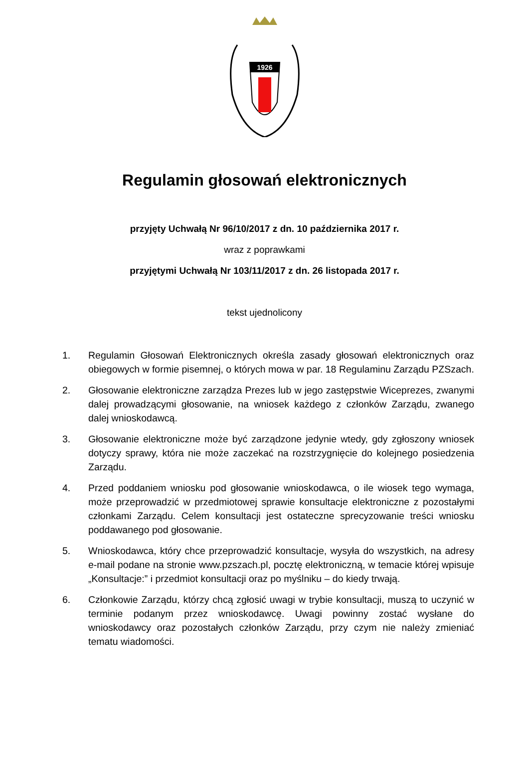1926
Regulamin głosowań elektronicznych
przyjęty Uchwałą Nr 96/10/2017 z dn. 10 października 2017 r.
wraz z poprawkami
przyjętymi Uchwałą Nr 103/11/2017 z dn. 26 listopada 2017 r.
tekst ujednolicony
1. Regulamin Głosowań Elektronicznych określa zasady głosowań elektronicznych oraz obiegowych w formie pisemnej, o których mowa w par. 18 Regulaminu Zarządu PZSzach.
2. Głosowanie elektroniczne zarządza Prezes lub w jego zastępstwie Wiceprezes, zwanymi dalej prowadzącymi głosowanie, na wniosek każdego z członków Zarządu, zwanego dalej wnioskodawcą.
3. Głosowanie elektroniczne może być zarządzone jedynie wtedy, gdy zgłoszony wniosek dotyczy sprawy, która nie może zaczekać na rozstrzygnięcie do kolejnego posiedzenia Zarządu.
4. Przed poddaniem wniosku pod głosowanie wnioskodawca, o ile wiosek tego wymaga, może przeprowadzić w przedmiotowej sprawie konsultacje elektroniczne z pozostałymi członkami Zarządu. Celem konsultacji jest ostateczne sprecyzowanie treści wniosku poddawanego pod głosowanie.
5. Wnioskodawca, który chce przeprowadzić konsultacje, wysyła do wszystkich, na adresy e-mail podane na stronie www.pzszach.pl, pocztę elektroniczną, w temacie której wpisuje „Konsultacje:” i przedmiot konsultacji oraz po myślniku – do kiedy trwają.
6. Członkowie Zarządu, którzy chcą zgłosić uwagi w trybie konsultacji, muszą to uczynić w terminie podanym przez wnioskodawcę. Uwagi powinny zostać wysłane do wnioskodawcy oraz pozostałych członków Zarządu, przy czym nie należy zmieniać tematu wiadomości.